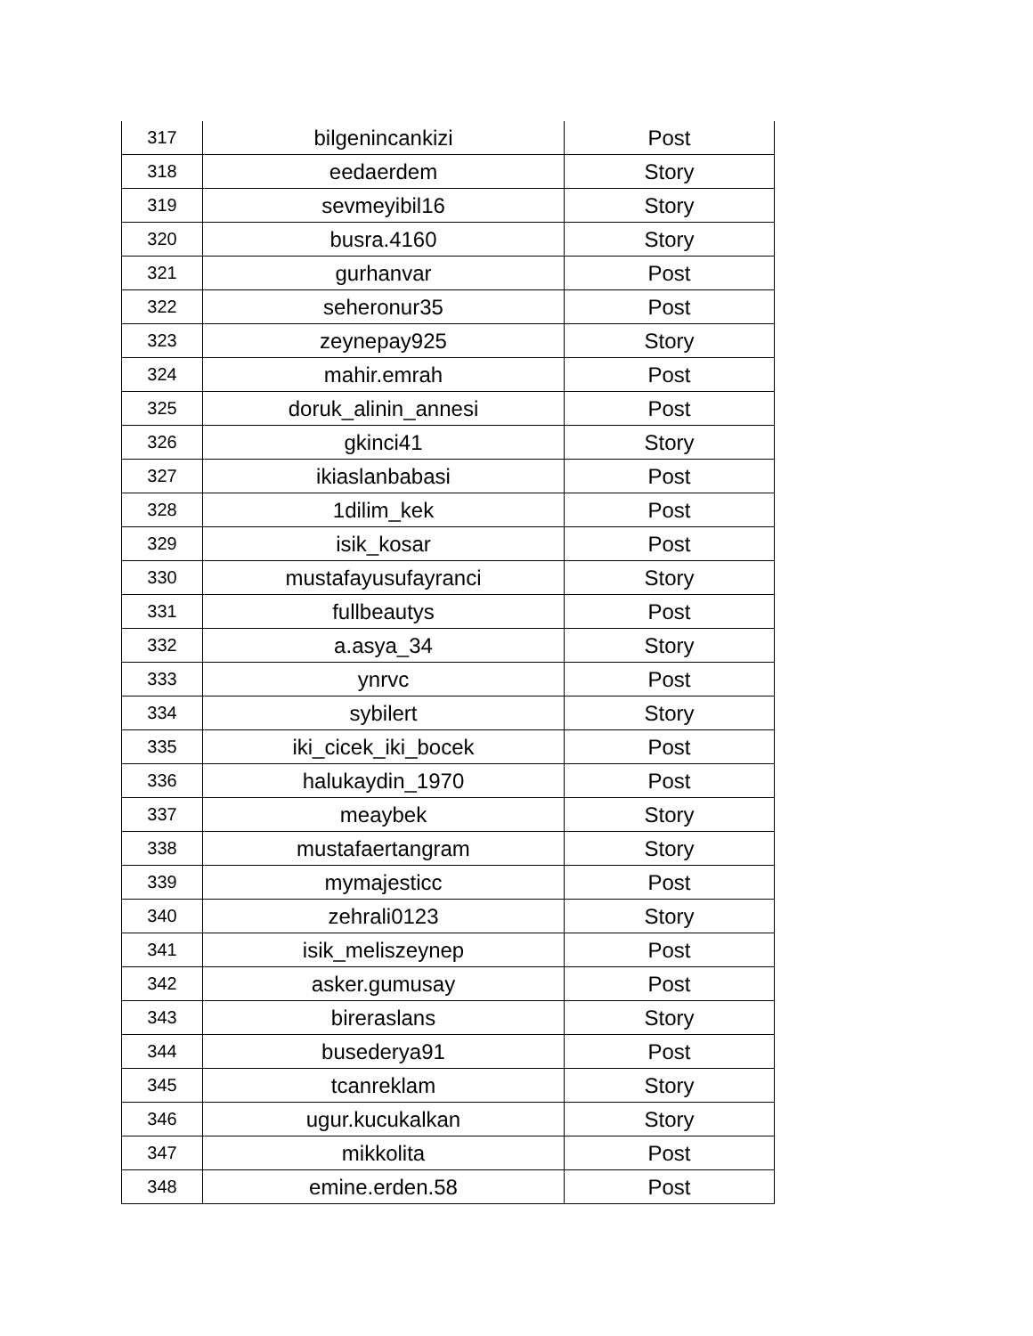| 317 | bilgenincankizi | Post |
| 318 | eedaerdem | Story |
| 319 | sevmeyibil16 | Story |
| 320 | busra.4160 | Story |
| 321 | gurhanvar | Post |
| 322 | seheronur35 | Post |
| 323 | zeynepay925 | Story |
| 324 | mahir.emrah | Post |
| 325 | doruk_alinin_annesi | Post |
| 326 | gkinci41 | Story |
| 327 | ikiaslanbabasi | Post |
| 328 | 1dilim_kek | Post |
| 329 | isik_kosar | Post |
| 330 | mustafayusufayranci | Story |
| 331 | fullbeautys | Post |
| 332 | a.asya_34 | Story |
| 333 | ynrvc | Post |
| 334 | sybilert | Story |
| 335 | iki_cicek_iki_bocek | Post |
| 336 | halukaydin_1970 | Post |
| 337 | meaybek | Story |
| 338 | mustafaertangram | Story |
| 339 | mymajesticc | Post |
| 340 | zehrali0123 | Story |
| 341 | isik_meliszeynep | Post |
| 342 | asker.gumusay | Post |
| 343 | bireraslans | Story |
| 344 | busederya91 | Post |
| 345 | tcanreklam | Story |
| 346 | ugur.kucukalkan | Story |
| 347 | mikkolita | Post |
| 348 | emine.erden.58 | Post |